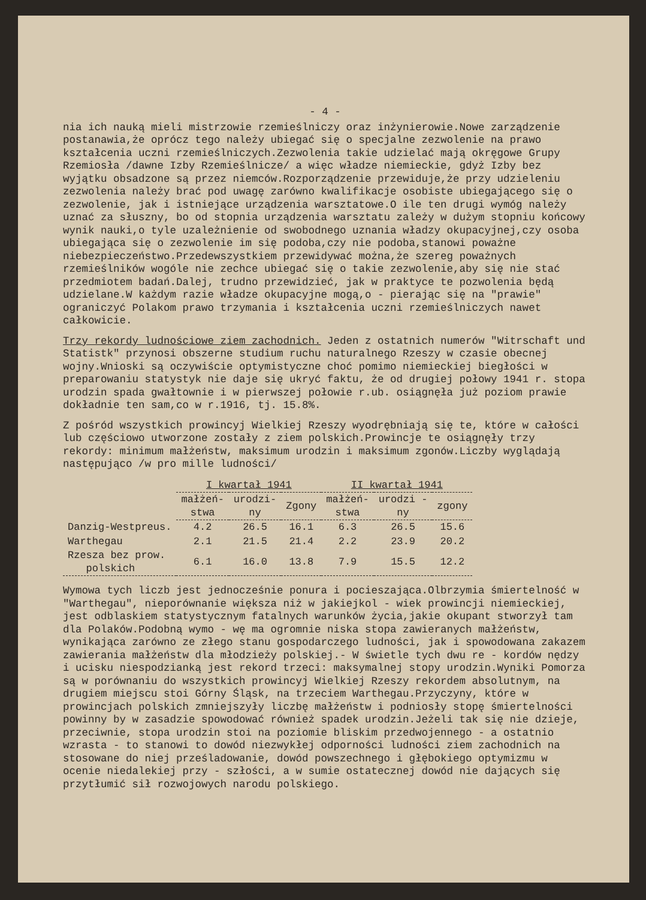- 4 -
nia ich nauką mieli mistrzowie rzemieślniczy oraz inżynierowie.Nowe zarządzenie postanawia,że oprócz tego należy ubiegać się o specjalne zezwolenie na prawo kształcenia uczni rzemieślniczych.Zezwolenia takie udzielać mają okręgowe Grupy Rzemiosła /dawne Izby Rzemieślnicze/ a więc władze niemieckie, gdyż Izby bez wyjątku obsadzone są przez niemców.Rozporządzenie przewiduje,że przy udzieleniu zezwolenia należy brać pod uwagę zarówno kwalifikacje osobiste ubiegającego się o zezwolenie, jak i istniejące urządzenia warsztatowe.O ile ten drugi wymóg należy uznać za słuszny, bo od stopnia urządzenia warsztatu zależy w dużym stopniu końcowy wynik nauki,o tyle uzależnienie od swobodnego uznania władzy okupacyjnej,czy osoba ubiegająca się o zezwolenie im się podoba,czy nie podoba,stanowi poważne niebezpieczeństwo.Przedewszystkiem przewidywać można,że szereg poważnych rzemieślników wogóle nie zechce ubiegać się o takie zezwolenie,aby się nie stać przedmiotem badań.Dalej, trudno przewidzieć, jak w praktyce te pozwolenia będą udzielane.W każdym razie władze okupacyjne mogą,o - pierając się na "prawie" ograniczyć Polakom prawo trzymania i kształcenia uczni rzemieślniczych nawet całkowicie.
Trzy rekordy ludnościowe ziem zachodnich. Jeden z ostatnich numerów "Witrschaft und Statistk" przynosi obszerne studium ruchu naturalnego Rzeszy w czasie obecnej wojny.Wnioski są oczywiście optymistyczne choć pomimo niemieckiej biegłości w preparowaniu statystyk nie daje się ukryć faktu, że od drugiej połowy 1941 r. stopa urodzin spada gwałtownie i w pierwszej połowie r.ub. osiągnęła już poziom prawie dokładnie ten sam,co w r.1916, tj. 15.8%.
Z pośród wszystkich prowincyj Wielkiej Rzeszy wyodrębniają się te, które w całości lub częściowo utworzone zostały z ziem polskich.Prowincje te osiągnęły trzy rekordy: minimum małżeństw, maksimum urodzin i maksimum zgonów.Liczby wyglądają następująco /w pro mille ludności/
| | I kwartał 1941 | | | II kwartał 1941 | | |
| --- | --- | --- | --- | --- | --- | --- |
| | małżeń- stwa | urodzi- ny | Zgony | małżeń- stwa | urodzi - ny | zgony |
| Danzig-Westpreus. | 4.2 | 26.5 | 16.1 | 6.3 | 26.5 | 15.6 |
| Warthegau | 2.1 | 21.5 | 21.4 | 2.2 | 23.9 | 20.2 |
| Rzesza bez prow. polskich | 6.1 | 16.0 | 13.8 | 7.9 | 15.5 | 12.2 |
Wymowa tych liczb jest jednocześnie ponura i pocieszająca.Olbrzymia śmiertelność w "Warthegau", nieporównanie większa niż w jakiejkol - wiek prowincji niemieckiej, jest odblaskiem statystycznym fatalnych warunków życia,jakie okupant stworzył tam dla Polaków.Podobną wymo - wę ma ogromnie niska stopa zawieranych małżeństw, wynikająca zarówno ze złego stanu gospodarczego ludności, jak i spowodowana zakazem zawierania małżeństw dla młodzieży polskiej.- W świetle tych dwu re - kordów nędzy i ucisku niespodzianką jest rekord trzeci: maksymalnej stopy urodzin.Wyniki Pomorza są w porównaniu do wszystkich prowincyj Wielkiej Rzeszy rekordem absolutnym, na drugiem miejscu stoi Górny Śląsk, na trzeciem Warthegau.Przyczyny, które w prowincjach polskich zmniejszyły liczbę małżeństw i podniosły stopę śmiertelności powinny by w zasadzie spowodować również spadek urodzin.Jeżeli tak się nie dzieje, przeciwnie, stopa urodzin stoi na poziomie bliskim przedwojennego - a ostatnio wzrasta - to stanowi to dowód niezwykłej odporności ludności ziem zachodnich na stosowane do niej prześladowanie, dowód powszechnego i głębokiego optymizmu w ocenie niedalekiej przy - szłości, a w sumie ostatecznej dowód nie dających się przytłumić sił rozwojowych narodu polskiego.